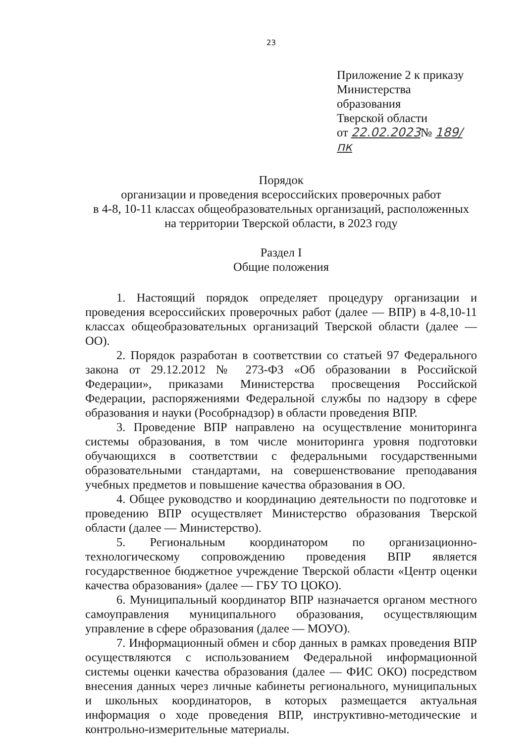23
Приложение 2 к приказу
Министерства образования
Тверской области
от 22.02.2023№ 189/пк
Порядок
организации и проведения всероссийских проверочных работ
в 4-8, 10-11 классах общеобразовательных организаций, расположенных
на территории Тверской области, в 2023 году
Раздел I
Общие положения
1. Настоящий порядок определяет процедуру организации и проведения всероссийских проверочных работ (далее — ВПР) в 4-8,10-11 классах общеобразовательных организаций Тверской области (далее — ОО).
2. Порядок разработан в соответствии со статьей 97 Федерального закона от 29.12.2012 № 273-ФЗ «Об образовании в Российской Федерации», приказами Министерства просвещения Российской Федерации, распоряжениями Федеральной службы по надзору в сфере образования и науки (Рособрнадзор) в области проведения ВПР.
3. Проведение ВПР направлено на осуществление мониторинга системы образования, в том числе мониторинга уровня подготовки обучающихся в соответствии с федеральными государственными образовательными стандартами, на совершенствование преподавания учебных предметов и повышение качества образования в ОО.
4. Общее руководство и координацию деятельности по подготовке и проведению ВПР осуществляет Министерство образования Тверской области (далее — Министерство).
5. Региональным координатором по организационно-технологическому сопровождению проведения ВПР является государственное бюджетное учреждение Тверской области «Центр оценки качества образования» (далее — ГБУ ТО ЦОКО).
6. Муниципальный координатор ВПР назначается органом местного самоуправления муниципального образования, осуществляющим управление в сфере образования (далее — МОУО).
7. Информационный обмен и сбор данных в рамках проведения ВПР осуществляются с использованием Федеральной информационной системы оценки качества образования (далее — ФИС ОКО) посредством внесения данных через личные кабинеты регионального, муниципальных и школьных координаторов, в которых размещается актуальная информация о ходе проведения ВПР, инструктивно-методические и контрольно-измерительные материалы.